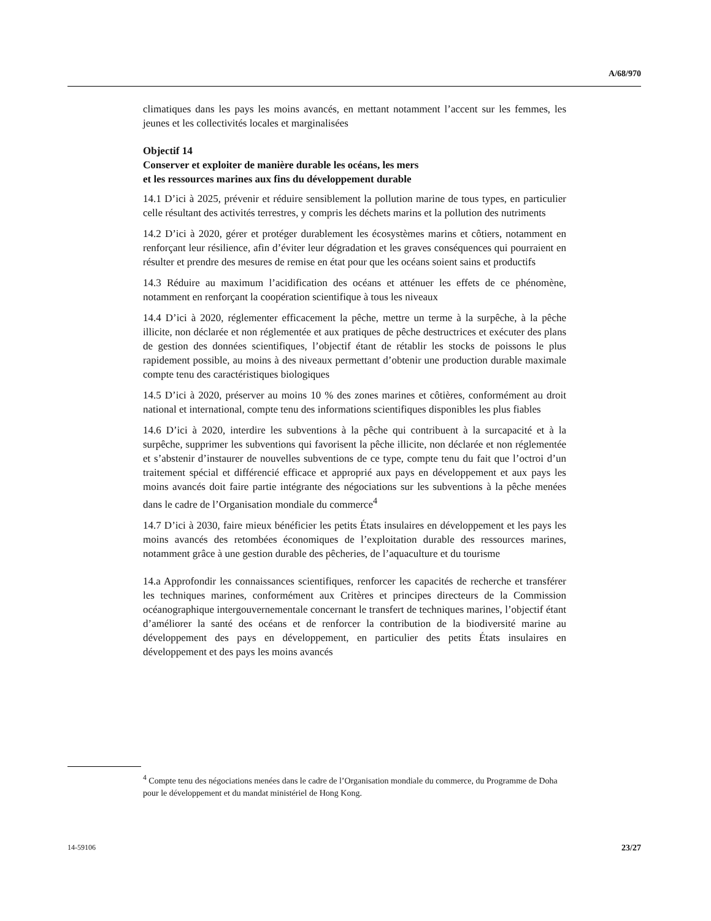A/68/970
climatiques dans les pays les moins avancés, en mettant notamment l’accent sur les femmes, les jeunes et les collectivités locales et marginalisées
Objectif 14
Conserver et exploiter de manière durable les océans, les mers
et les ressources marines aux fins du développement durable
14.1 D’ici à 2025, prévenir et réduire sensiblement la pollution marine de tous types, en particulier celle résultant des activités terrestres, y compris les déchets marins et la pollution des nutriments
14.2 D’ici à 2020, gérer et protéger durablement les écosystèmes marins et côtiers, notamment en renforçant leur résilience, afin d’éviter leur dégradation et les graves conséquences qui pourraient en résulter et prendre des mesures de remise en état pour que les océans soient sains et productifs
14.3 Réduire au maximum l’acidification des océans et atténuer les effets de ce phénomène, notamment en renforçant la coopération scientifique à tous les niveaux
14.4 D’ici à 2020, réglementer efficacement la pêche, mettre un terme à la surpêche, à la pêche illicite, non déclarée et non réglementée et aux pratiques de pêche destructrices et exécuter des plans de gestion des données scientifiques, l’objectif étant de rétablir les stocks de poissons le plus rapidement possible, au moins à des niveaux permettant d’obtenir une production durable maximale compte tenu des caractéristiques biologiques
14.5 D’ici à 2020, préserver au moins 10 % des zones marines et côtières, conformément au droit national et international, compte tenu des informations scientifiques disponibles les plus fiables
14.6 D’ici à 2020, interdire les subventions à la pêche qui contribuent à la surcapacité et à la surpêche, supprimer les subventions qui favorisent la pêche illicite, non déclarée et non réglementée et s’abstenir d’instaurer de nouvelles subventions de ce type, compte tenu du fait que l’octroi d’un traitement spécial et différencié efficace et approprié aux pays en développement et aux pays les moins avancés doit faire partie intégrante des négociations sur les subventions à la pêche menées dans le cadre de l’Organisation mondiale du commerce<sup>4</sup>
14.7 D’ici à 2030, faire mieux bénéficier les petits États insulaires en développement et les pays les moins avancés des retombées économiques de l’exploitation durable des ressources marines, notamment grâce à une gestion durable des pêcheries, de l’aquaculture et du tourisme
14.a Approfondir les connaissances scientifiques, renforcer les capacités de recherche et transférer les techniques marines, conformément aux Critères et principes directeurs de la Commission océanographique intergouvernementale concernant le transfert de techniques marines, l’objectif étant d’améliorer la santé des océans et de renforcer la contribution de la biodiversité marine au développement des pays en développement, en particulier des petits États insulaires en développement et des pays les moins avancés
<sup>4</sup> Compte tenu des négociations menées dans le cadre de l’Organisation mondiale du commerce, du Programme de Doha pour le développement et du mandat ministériel de Hong Kong.
14-59106 23/27